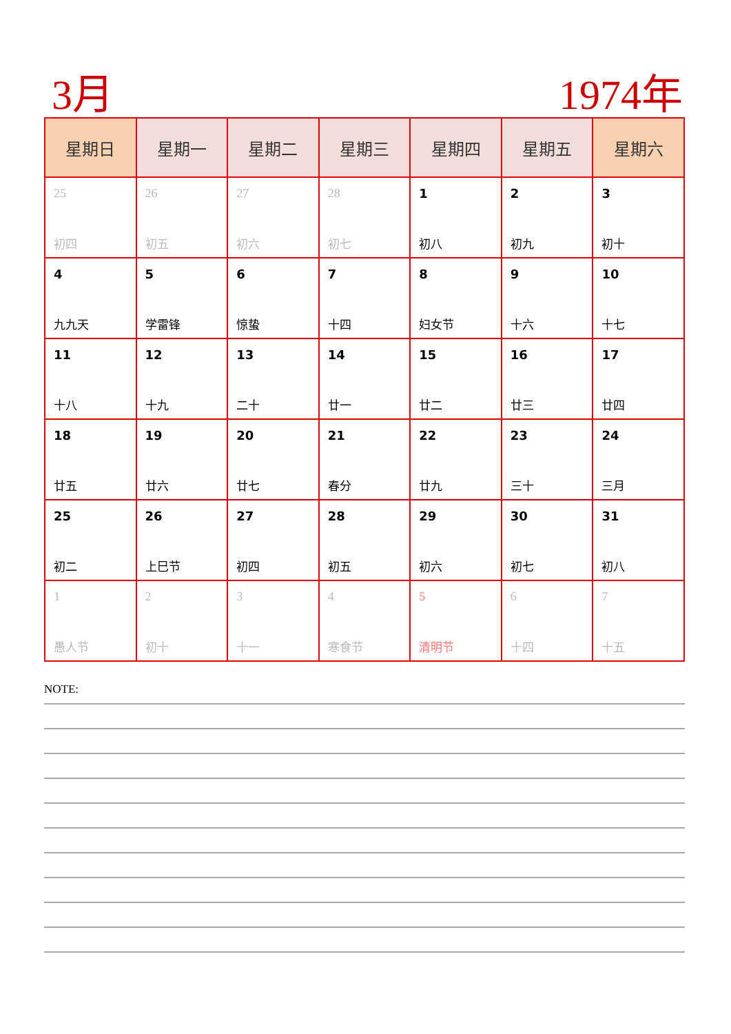3月 1974年
| 星期日 | 星期一 | 星期二 | 星期三 | 星期四 | 星期五 | 星期六 |
| --- | --- | --- | --- | --- | --- | --- |
| 25 初四 | 26 初五 | 27 初六 | 28 初七 | 1 初八 | 2 初九 | 3 初十 |
| 4 九九天 | 5 学雷锋 | 6 惊蛰 | 7 十四 | 8 妇女节 | 9 十六 | 10 十七 |
| 11 十八 | 12 十九 | 13 二十 | 14 廿一 | 15 廿二 | 16 廿三 | 17 廿四 |
| 18 廿五 | 19 廿六 | 20 廿七 | 21 春分 | 22 廿九 | 23 三十 | 24 三月 |
| 25 初二 | 26 上巳节 | 27 初四 | 28 初五 | 29 初六 | 30 初七 | 31 初八 |
| 1 愚人节 | 2 初十 | 3 十一 | 4 寒食节 | 5 清明节 | 6 十四 | 7 十五 |
NOTE: